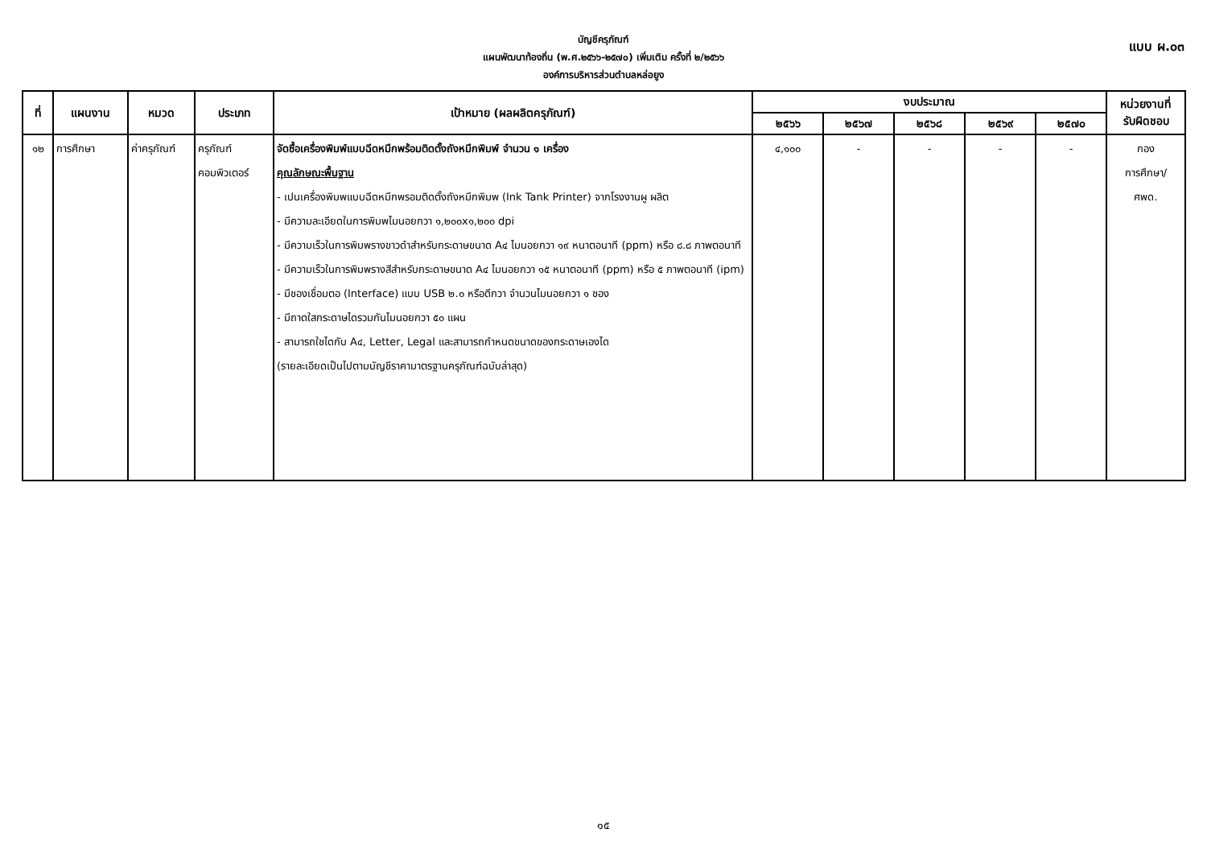บัญชีครุภัณฑ์
แผนพัฒนาท้องถิ่น (พ.ศ.๒๕๖๖-๒๕๗๐) เพิ่มเติม ครั้งที่ ๒/๒๕๖๖
องค์การบริหารส่วนตำบลหล่อยูง
แบบ ผ.๐๓
| ที่ | แผนงาน | หมวด | ประเภท | เป้าหมาย (ผลผลิตครุภัณฑ์) | งบประมาณ | | | | | หน่วยงานที่ รับผิดชอบ |
| --- | --- | --- | --- | --- | --- | --- | --- | --- | --- | --- |
| | | | | | ๒๕๖๖ | ๒๕๖๗ | ๒๕๖๘ | ๒๕๖๙ | ๒๕๗๐ | |
| ๑๒ | การศึกษา | ค่าครุภัณฑ์ | ครุภัณฑ์ คอมพิวเตอร์ | จัดซื้อเครื่องพิมพ์แบบฉีดหมึกพร้อมติดตั้งถังหมึกพิมพ์ จำนวน ๑ เครื่อง คุณลักษณะพื้นฐาน - เปนเครื่องพิมพแบบฉีดหมึกพรอมติดตั้งถังหมึกพิมพ (Ink Tank Printer) จากโรงงานผู ผลิต - มีความละเอียดในการพิมพไมนอยกวา ๑,๒๐๐x๑,๒๐๐ dpi - มีความเร็วในการพิมพรางขาวดำสำหรับกระดาษขนาด A๔ ไมนอยกวา ๑๙ หนาตอนาที (ppm) หรือ ๘.๘ ภาพตอนาที - มีความเร็วในการพิมพรางสีสำหรับกระดาษขนาด A๔ ไมนอยกวา ๑๕ หนาตอนาที (ppm) หรือ ๕ ภาพตอนาที (ipm) - มีชองเชื่อมตอ (Interface) แบบ USB ๒.๐ หรือดีกวา จำนวนไมนอยกวา ๑ ชอง - มีถาดใสกระดาษไดรวมกันไมนอยกวา ๕๐ แผน - สามารถใชไดกับ A๔, Letter, Legal และสามารถกำหนดขนาดของกระดาษเองได (รายละเอียดเป็นไปตามบัญชีราคามาตรฐานครุภัณฑ์ฉบับล่าสุด) | ๔,๑๐๐ | - | - | - | - | กอง การศึกษา/ ศพด. |
๑๕